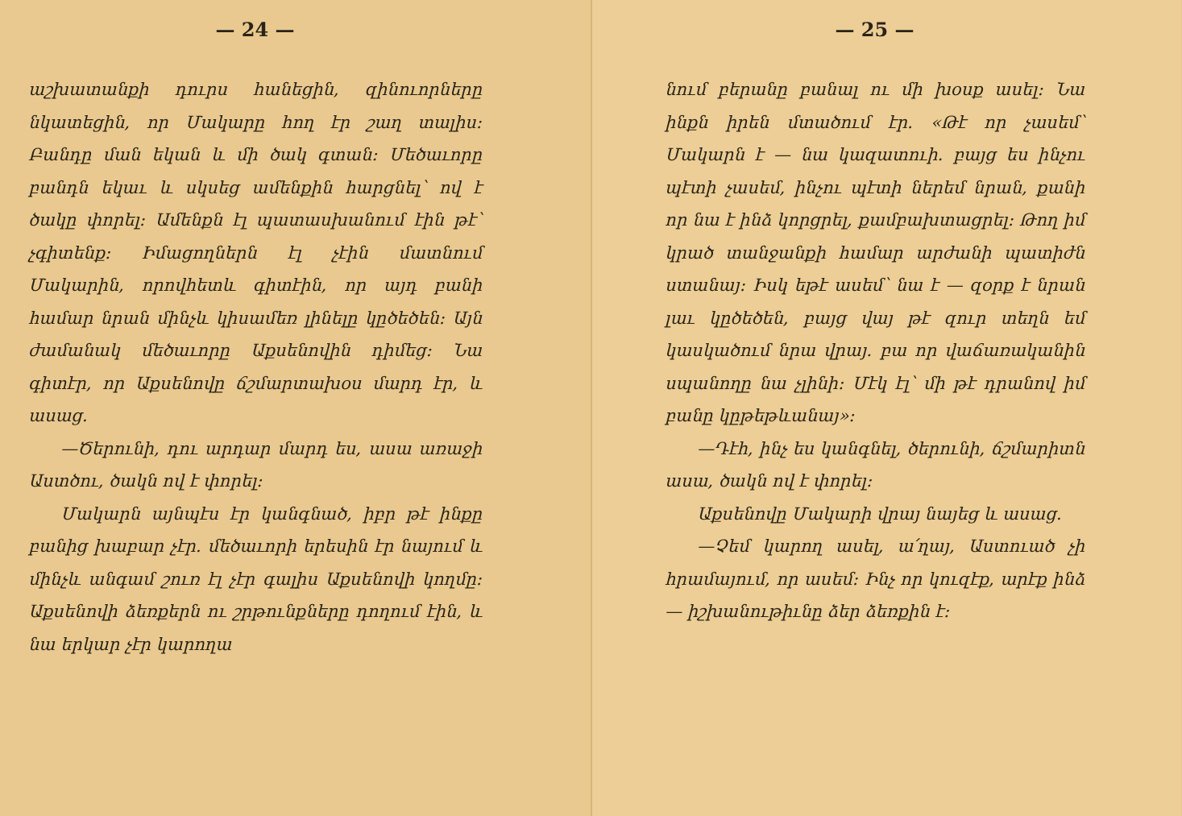— 24 —
աշխատանքի դուրս հանեցին, զինուոր­ները նկատեցին, որ Մակարը հող էր շաղ տալիս։ Բանդը ման եկան և մի ծակ գտան։ Մեծաւորը բանդն եկաւ և սկսեց ամենքին հարցնել՝ ով է ծակը փորել։ Ամենքն էլ պատասխանում էին թէ՝ չգիտենք։ Իմացողներն էլ չէին մատ­նում Մակարին, որովհետև գիտէին, որ այդ բանի համար նրան մինչև կիսամեռ լինելը կըծեծեն։ Այն ժամանակ մեծա­ւորը Աքսենովին դիմեց։ Նա գիտէր, որ Աքսենովը ճշմարտախօս մարդ էր, և ասաց.
—Ծերունի, դու արդար մարդ ես, ասա առաջի Աստծու, ծակն ով է փորել։
Մակարն այնպէս էր կանգնած, իբր թէ ինքը բանից խաբար չէր. մեծաւորի երեսին էր նայում և մինչև անգամ շուռ էլ չէր գալիս Աքսենովի կողմը։ Աքսենովի ձեռքերն ու շրթունքները դողում էին, և նա երկար չէր կարողա­
— 25 —
նում բերանը բանալ ու մի խօսք ասել։ Նա ինքն իրեն մտածում էր. «Թէ որ չասեմ՝ Մակարն է — նա կազատուի. բայց ես ինչու պէտի չասեմ, ինչու պէտի ներեմ նրան, քանի որ նա է ինձ կորց­րել, քամբախտացրել։ Թող իմ կրած տանջանքի համար արժանի պատիժն ստանայ։ Իսկ եթէ ասեմ՝ նա է — զօրք է նրան լաւ կըծեծեն, բայց վայ թէ զուր տեղն եմ կասկածում նրա վրայ. բա որ վաճառականին սպանողը նա չլինի։ Մէկ էլ՝ մի թէ դրանով իմ բանը կըթեթևա­նայ»։
—Դէհ, ինչ ես կանգնել, ծերունի, ճշմարիտն ասա, ծակն ով է փորել։
Աքսենովը Մակարի վրայ նայեց և ասաց.
—Չեմ կարող ասել, ա՛ղայ, Աստուած չի հրամայում, որ ասեմ։ Ինչ որ կու­զէք, արէք ինձ — իշխանութիւնը ձեր ձեռքին է։